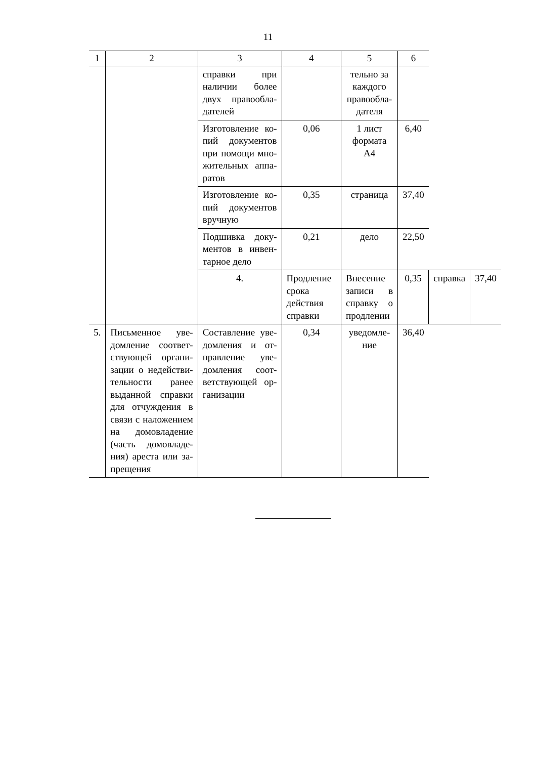11
| 1 | 2 | 3 | 4 | 5 | 6 | | |
| --- | --- | --- | --- | --- | --- | --- | --- |
| | | справки при наличии более двух правообла­дателей | | тельно за каждого правообла­дателя | | | |
| | | Изготовление ко­пий документов при помощи мно­жительных аппа­ратов | 0,06 | 1 лист формата А4 | 6,40 | | |
| | | Изготовление ко­пий документов вручную | 0,35 | страница | 37,40 | | |
| | | Подшивка доку­ментов в инвен­тарное дело | 0,21 | дело | 22,50 | | |
| | | 4. | Продление срока действия справки | Внесение записи в справку о продле­нии | 0,35 | справка | 37,40 |
| 5. | Письменное уве­домление соответ­ствующей органи­зации о недействи­тельности ранее выданной справки для отчуждения в связи с наложением на домовладение (часть домовладе­ния) ареста или за­прещения | Составление уве­домления и от­правление уве­домления соот­ветствующей ор­ганизации | 0,34 | уведомле­ние | 36,40 | | |